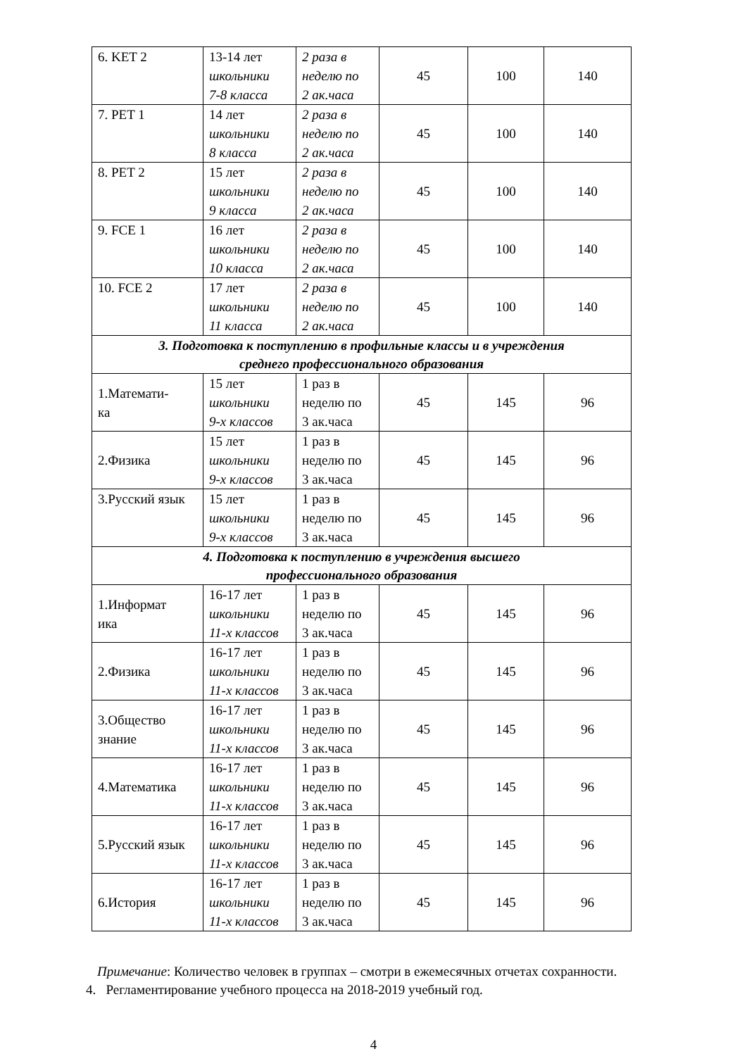| 6. KET 2 | 13-14 лет школьники 7-8 класса | 2 раза в неделю по 2 ак.часа | 45 | 100 | 140 |
| 7. PET 1 | 14 лет школьники 8 класса | 2 раза в неделю по 2 ак.часа | 45 | 100 | 140 |
| 8. PET 2 | 15 лет школьники 9 класса | 2 раза в неделю по 2 ак.часа | 45 | 100 | 140 |
| 9. FCE 1 | 16 лет школьники 10 класса | 2 раза в неделю по 2 ак.часа | 45 | 100 | 140 |
| 10. FCE 2 | 17 лет школьники 11 класса | 2 раза в неделю по 2 ак.часа | 45 | 100 | 140 |
| 3. Подготовка к поступлению в профильные классы и в учреждения среднего профессионального образования | | | | | |
| 1.Математи- ка | 15 лет школьники 9-х классов | 1 раз в неделю по 3 ак.часа | 45 | 145 | 96 |
| 2.Физика | 15 лет школьники 9-х классов | 1 раз в неделю по 3 ак.часа | 45 | 145 | 96 |
| 3.Русский язык | 15 лет школьники 9-х классов | 1 раз в неделю по 3 ак.часа | 45 | 145 | 96 |
| 4. Подготовка к поступлению в учреждения высшего профессионального образования | | | | | |
| 1.Информат ика | 16-17 лет школьники 11-х классов | 1 раз в неделю по 3 ак.часа | 45 | 145 | 96 |
| 2.Физика | 16-17 лет школьники 11-х классов | 1 раз в неделю по 3 ак.часа | 45 | 145 | 96 |
| 3.Общество знание | 16-17 лет школьники 11-х классов | 1 раз в неделю по 3 ак.часа | 45 | 145 | 96 |
| 4.Математика | 16-17 лет школьники 11-х классов | 1 раз в неделю по 3 ак.часа | 45 | 145 | 96 |
| 5.Русский язык | 16-17 лет школьники 11-х классов | 1 раз в неделю по 3 ак.часа | 45 | 145 | 96 |
| 6.История | 16-17 лет школьники 11-х классов | 1 раз в неделю по 3 ак.часа | 45 | 145 | 96 |
Примечание: Количество человек в группах – смотри в ежемесячных отчетах сохранности.
4. Регламентирование учебного процесса на 2018-2019 учебный год.
4